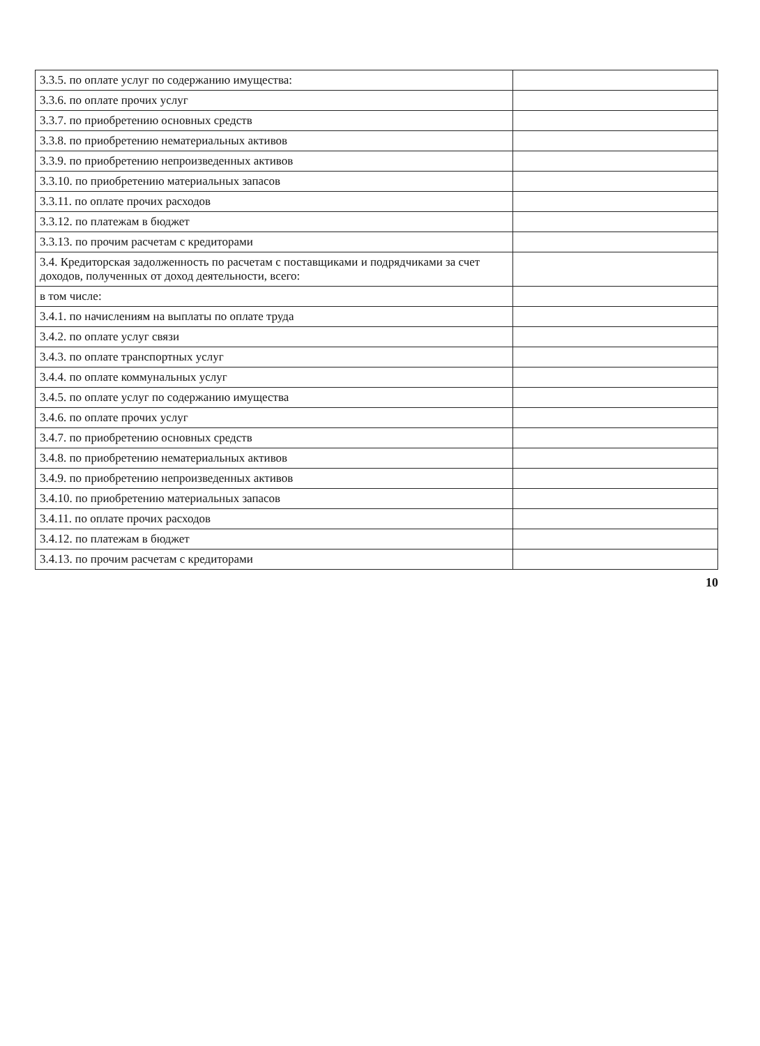| 3.3.5. по оплате услуг по содержанию имущества: | |
| 3.3.6. по оплате прочих услуг | |
| 3.3.7. по приобретению основных средств | |
| 3.3.8. по приобретению нематериальных активов | |
| 3.3.9. по приобретению непроизведенных активов | |
| 3.3.10. по приобретению материальных запасов | |
| 3.3.11. по оплате прочих расходов | |
| 3.3.12. по платежам в бюджет | |
| 3.3.13. по прочим расчетам с кредиторами | |
| 3.4. Кредиторская задолженность по расчетам с поставщиками и подрядчиками за счет доходов, полученных от доход деятельности, всего: | |
| в том числе: | |
| 3.4.1. по начислениям на выплаты по оплате труда | |
| 3.4.2. по оплате услуг связи | |
| 3.4.3. по оплате транспортных услуг | |
| 3.4.4. по оплате коммунальных услуг | |
| 3.4.5. по оплате услуг по содержанию имущества | |
| 3.4.6. по оплате прочих услуг | |
| 3.4.7. по приобретению основных средств | |
| 3.4.8. по приобретению нематериальных активов | |
| 3.4.9. по приобретению непроизведенных активов | |
| 3.4.10. по приобретению материальных запасов | |
| 3.4.11. по оплате прочих расходов | |
| 3.4.12. по платежам в бюджет | |
| 3.4.13. по прочим расчетам с кредиторами | |
10